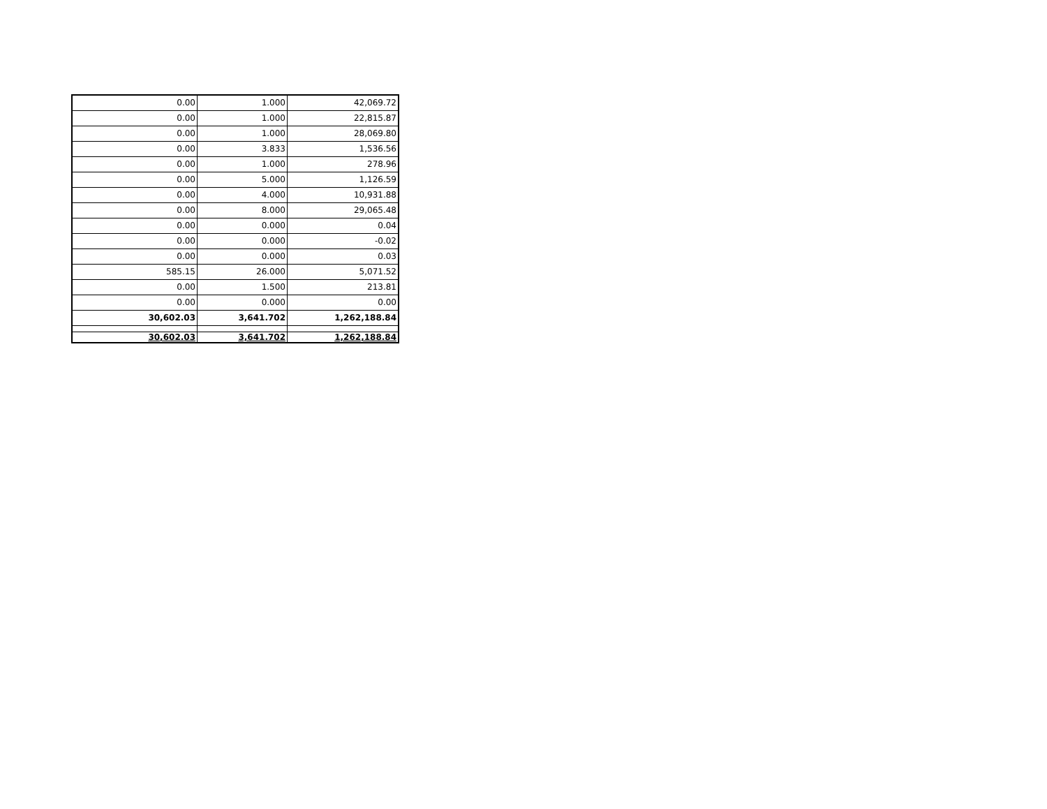| 0.00 | 1.000 | 42,069.72 |
| 0.00 | 1.000 | 22,815.87 |
| 0.00 | 1.000 | 28,069.80 |
| 0.00 | 3.833 | 1,536.56 |
| 0.00 | 1.000 | 278.96 |
| 0.00 | 5.000 | 1,126.59 |
| 0.00 | 4.000 | 10,931.88 |
| 0.00 | 8.000 | 29,065.48 |
| 0.00 | 0.000 | 0.04 |
| 0.00 | 0.000 | -0.02 |
| 0.00 | 0.000 | 0.03 |
| 585.15 | 26.000 | 5,071.52 |
| 0.00 | 1.500 | 213.81 |
| 0.00 | 0.000 | 0.00 |
| 30,602.03 | 3,641.702 | 1,262,188.84 |
| 30,602.03 | 3,641.702 | 1,262,188.84 |